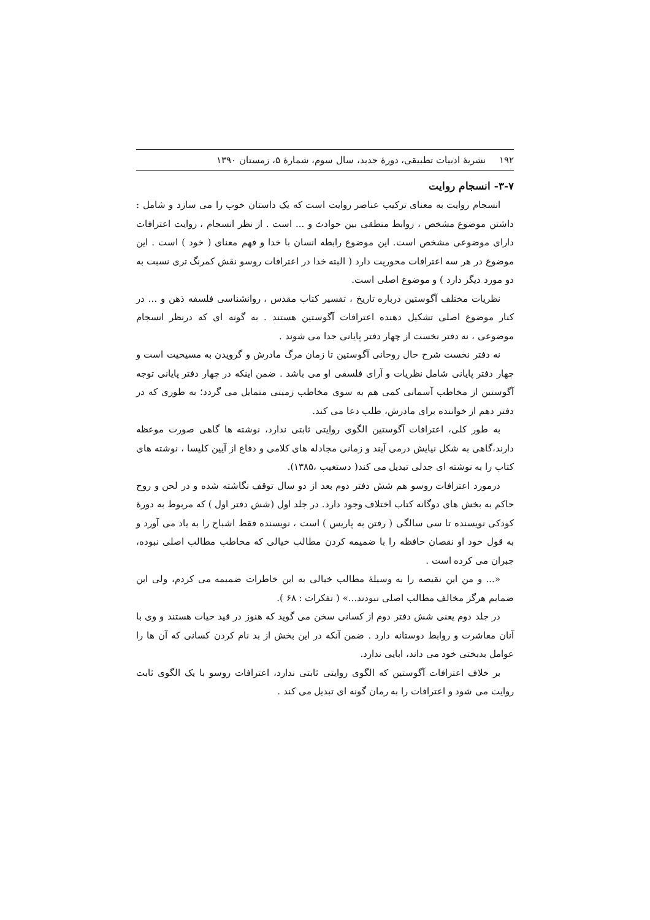۱۹۲ نشریهٔ ادبیات تطبیقی، دورهٔ جدید، سال سوم، شمارهٔ ۵، زمستان ۱۳۹۰
۳-۷- انسجام روایت
انسجام روایت به معنای ترکیب عناصر روایت است که یک داستان خوب را می سازد و شامل : داشتن موضوع مشخص ، روابط منطقی بین حوادث و ... است . از نظر انسجام ، روایت اعترافات دارای موضوعی مشخص است. این موضوع رابطه انسان با خدا و فهم معنای ( خود ) است . این موضوع در هر سه اعترافات محوریت دارد ( البته خدا در اعترافات روسو نقش کمرنگ تری نسبت به دو مورد دیگر دارد ) و موضوع اصلی است.
نظریات مختلف آگوستین درباره تاریخ ، تفسیر کتاب مقدس ، روانشناسی فلسفه ذهن و ... در کنار موضوع اصلی تشکیل دهنده اعترافات آگوستین هستند . به گونه ای که درنظر انسجام موضوعی ، نه دفتر نخست از چهار دفتر پایانی جدا می شوند .
نه دفتر نخست شرح حال روحانی آگوستین تا زمان مرگ مادرش و گرویدن به مسیحیت است و چهار دفتر پایانی شامل نظریات و آرای فلسفی او می باشد . ضمن اینکه در چهار دفتر پایانی توجه آگوستین از مخاطب آسمانی کمی هم به سوی مخاطب زمینی متمایل می گردد؛ به طوری که در دفتر دهم از خواننده برای مادرش، طلب دعا می کند.
به طور کلی، اعترافات آگوستین الگوی روایتی ثابتی ندارد، نوشته ها گاهی صورت موعظه دارند،گاهی به شکل نیایش درمی آیند و زمانی مجادله های کلامی و دفاع از آیین کلیسا ، نوشته های کتاب را به نوشته ای جدلی تبدیل می کند( دستغیب ،۱۳۸۵).
درمورد اعترافات روسو هم شش دفتر دوم بعد از دو سال توقف نگاشته شده و در لحن و روح حاکم به بخش های دوگانه کتاب اختلاف وجود دارد. در جلد اول (شش دفتر اول ) که مربوط به دورهٔ کودکی نویسنده تا سی سالگی ( رفتن به پاریس ) است ، نویسنده فقط اشباح را به یاد می آورد و به قول خود او نقصان حافظه را با ضمیمه کردن مطالب خیالی که مخاطب مطالب اصلی نبوده، جبران می کرده است .
«... و من این نقیصه را به وسیلهٔ مطالب خیالی به این خاطرات ضمیمه می کردم، ولی این ضمایم هرگز مخالف مطالب اصلی نبودند...» ( تفکرات : ۶۸ ).
در جلد دوم یعنی شش دفتر دوم از کسانی سخن می گوید که هنوز در قید حیات هستند و وی با آنان معاشرت و روابط دوستانه دارد . ضمن آنکه در این بخش از بد نام کردن کسانی که آن ها را عوامل بدبختی خود می داند، ابایی ندارد.
بر خلاف اعترافات آگوستین که الگوی روایتی ثابتی ندارد، اعترافات روسو با یک الگوی ثابت روایت می شود و اعترافات را به رمان گونه ای تبدیل می کند .